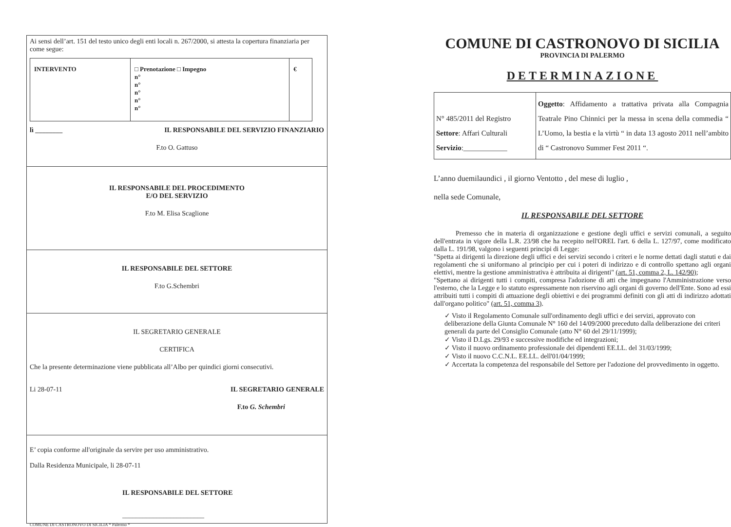Ai sensi dell’art. 151 del testo unico degli enti locali n. 267/2000, si attesta la copertura finanziaria per come segue:
| INTERVENTO | □ Prenotazione □ Impegno n° n° n° n° n° | € |
lì ________ IL RESPONSABILE DEL SERVIZIO FINANZIARIO
F.to O. Gattuso
IL RESPONSABILE DEL PROCEDIMENTO
E/O DEL SERVIZIO
F.to M. Elisa Scaglione
IL RESPONSABILE DEL SETTORE
F.to G.Schembri
IL SEGRETARIO GENERALE
CERTIFICA
Che la presente determinazione viene pubblicata all’Albo per quindici giorni consecutivi.
Li 28-07-11 IL SEGRETARIO GENERALE
F.to G. Schembri
E’ copia conforme all'originale da servire per uso amministrativo.
Dalla Residenza Municipale, li 28-07-11
IL RESPONSABILE DEL SETTORE
________________________
COMUNE DI CASTRONOVO DI SICILIA * Palermo *
COMUNE DI CASTRONOVO DI SICILIA
PROVINCIA DI PALERMO
DETERMINAZIONE
| N° 485/2011 del Registro Settore : Affari Culturali Servizio :____________ | Oggetto : Affidamento a trattativa privata alla Compagnia Teatrale Pino Chinnici per la messa in scena della commedia “ L’Uomo, la bestia e la virtù “ in data 13 agosto 2011 nell’ambito di “ Castronovo Summer Fest 2011 “. |
L’anno duemilaundici , il giorno Ventotto , del mese di luglio ,
nella sede Comunale,
IL RESPONSABILE DEL SETTORE
Premesso che in materia di organizzazione e gestione degli uffici e servizi comunali, a seguito dell'entrata in vigore della L.R. 23/98 che ha recepito nell'OREL l'art. 6 della L. 127/97, come modificato dalla L. 191/98, valgono i seguenti principi di Legge:
"Spetta ai dirigenti la direzione degli uffici e dei servizi secondo i criteri e le norme dettati dagli statuti e dai regolamenti che si uniformano al principio per cui i poteri di indirizzo e di controllo spettano agli organi elettivi, mentre la gestione amministrativa è attribuita ai dirigenti" (art. 51, comma 2, L. 142/90);
"Spettano ai dirigenti tutti i compiti, compresa l'adozione di atti che impegnano l'Amministrazione verso l'esterno, che la Legge e lo statuto espressamente non riservino agli organi di governo dell'Ente. Sono ad essi attribuiti tutti i compiti di attuazione degli obiettivi e dei programmi definiti con gli atti di indirizzo adottati dall'organo politico" (art. 51, comma 3).
✓ Visto il Regolamento Comunale sull'ordinamento degli uffici e dei servizi, approvato con deliberazione della Giunta Comunale N° 160 del 14/09/2000 preceduto dalla deliberazione dei criteri generali da parte del Consiglio Comunale (atto N° 60 del 29/11/1999);
✓ Visto il D.Lgs. 29/93 e successive modifiche ed integrazioni;
✓ Visto il nuovo ordinamento professionale dei dipendenti EE.LL. del 31/03/1999;
✓ Visto il nuovo C.C.N.L. EE.LL. dell'01/04/1999;
✓ Accertata la competenza del responsabile del Settore per l'adozione del provvedimento in oggetto.